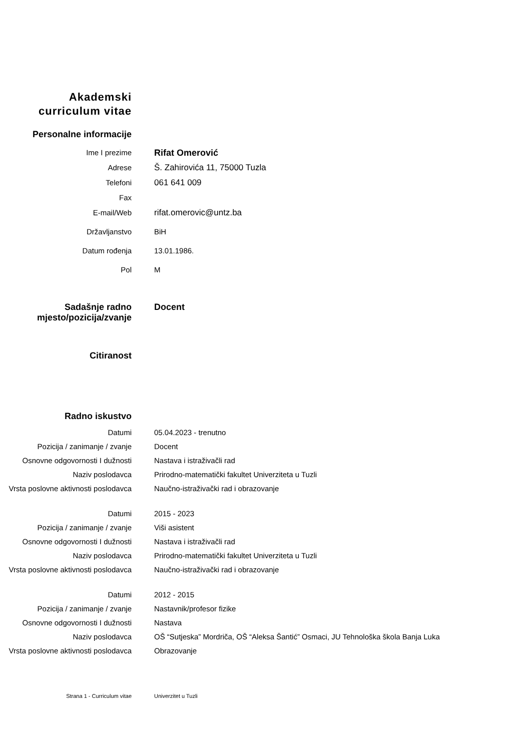Akademski
curriculum vitae
Personalne informacije
Ime I prezime
Rifat Omerović
Adrese Š. Zahirovića 11, 75000 Tuzla
Telefoni 061 641 009
Fax
E-mail/Web rifat.omerovic@untz.ba
Državljanstvo BiH
Datum rođenja 13.01.1986.
Pol M
Sadašnje radno
mjesto/pozicija/zvanje
Docent
Citiranost
Radno iskustvo
Datumi 05.04.2023 - trenutno
Pozicija / zanimanje / zvanje Docent
Osnovne odgovornosti I dužnosti Nastava i istraživačli rad
Naziv poslodavca Prirodno-matematički fakultet Univerziteta u Tuzli
Vrsta poslovne aktivnosti poslodavca
Naučno-istraživački rad i obrazovanje
Datumi 2015 - 2023
Pozicija / zanimanje / zvanje Viši asistent
Osnovne odgovornosti I dužnosti Nastava i istraživačli rad
Naziv poslodavca Prirodno-matematički fakultet Univerziteta u Tuzli
Vrsta poslovne aktivnosti poslodavca
Naučno-istraživački rad i obrazovanje
Datumi 2012 - 2015
Pozicija / zanimanje / zvanje Nastavnik/profesor fizike
Osnovne odgovornosti I dužnosti Nastava
Naziv poslodavca OŠ “Sutjeska” Mordriča, OŠ “Aleksa Šantić” Osmaci, JU Tehnološka škola Banja Luka
Vrsta poslovne aktivnosti poslodavca
Obrazovanje
Strana 1 - Curriculum vitae Univerzitet u Tuzli